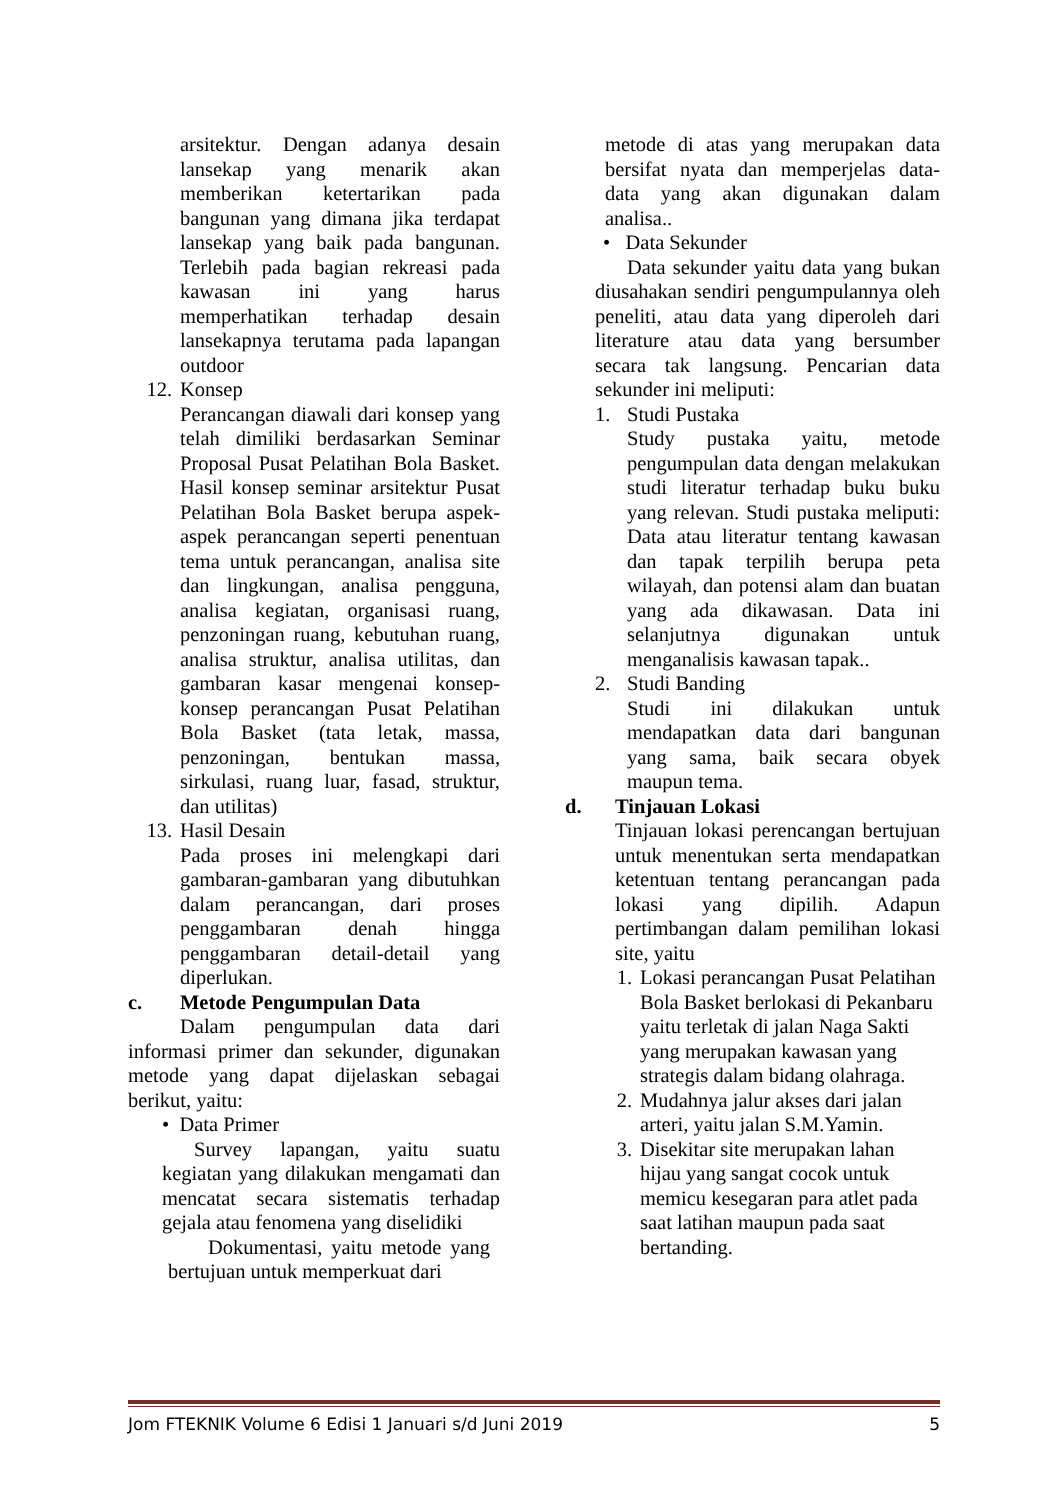arsitektur. Dengan adanya desain lansekap yang menarik akan memberikan ketertarikan pada bangunan yang dimana jika terdapat lansekap yang baik pada bangunan. Terlebih pada bagian rekreasi pada kawasan ini yang harus memperhatikan terhadap desain lansekapnya terutama pada lapangan outdoor
12. Konsep
Perancangan diawali dari konsep yang telah dimiliki berdasarkan Seminar Proposal Pusat Pelatihan Bola Basket. Hasil konsep seminar arsitektur Pusat Pelatihan Bola Basket berupa aspek-aspek perancangan seperti penentuan tema untuk perancangan, analisa site dan lingkungan, analisa pengguna, analisa kegiatan, organisasi ruang, penzoningan ruang, kebutuhan ruang, analisa struktur, analisa utilitas, dan gambaran kasar mengenai konsep-konsep perancangan Pusat Pelatihan Bola Basket (tata letak, massa, penzoningan, bentukan massa, sirkulasi, ruang luar, fasad, struktur, dan utilitas)
13. Hasil Desain
Pada proses ini melengkapi dari gambaran-gambaran yang dibutuhkan dalam perancangan, dari proses penggambaran denah hingga penggambaran detail-detail yang diperlukan.
c. Metode Pengumpulan Data
Dalam pengumpulan data dari informasi primer dan sekunder, digunakan metode yang dapat dijelaskan sebagai berikut, yaitu:
• Data Primer
Survey lapangan, yaitu suatu kegiatan yang dilakukan mengamati dan mencatat secara sistematis terhadap gejala atau fenomena yang diselidiki
Dokumentasi, yaitu metode yang bertujuan untuk memperkuat dari
metode di atas yang merupakan data bersifat nyata dan memperjelas data-data yang akan digunakan dalam analisa..
• Data Sekunder
Data sekunder yaitu data yang bukan diusahakan sendiri pengumpulannya oleh peneliti, atau data yang diperoleh dari literature atau data yang bersumber secara tak langsung. Pencarian data sekunder ini meliputi:
1. Studi Pustaka
Study pustaka yaitu, metode pengumpulan data dengan melakukan studi literatur terhadap buku buku yang relevan. Studi pustaka meliputi: Data atau literatur tentang kawasan dan tapak terpilih berupa peta wilayah, dan potensi alam dan buatan yang ada dikawasan. Data ini selanjutnya digunakan untuk menganalisis kawasan tapak..
2. Studi Banding
Studi ini dilakukan untuk mendapatkan data dari bangunan yang sama, baik secara obyek maupun tema.
d. Tinjauan Lokasi
Tinjauan lokasi perencangan bertujuan untuk menentukan serta mendapatkan ketentuan tentang perancangan pada lokasi yang dipilih. Adapun pertimbangan dalam pemilihan lokasi site, yaitu
1. Lokasi perancangan Pusat Pelatihan Bola Basket berlokasi di Pekanbaru yaitu terletak di jalan Naga Sakti yang merupakan kawasan yang strategis dalam bidang olahraga.
2. Mudahnya jalur akses dari jalan arteri, yaitu jalan S.M.Yamin.
3. Disekitar site merupakan lahan hijau yang sangat cocok untuk memicu kesegaran para atlet pada saat latihan maupun pada saat bertanding.
Jom FTEKNIK Volume 6 Edisi 1 Januari s/d Juni 2019 5